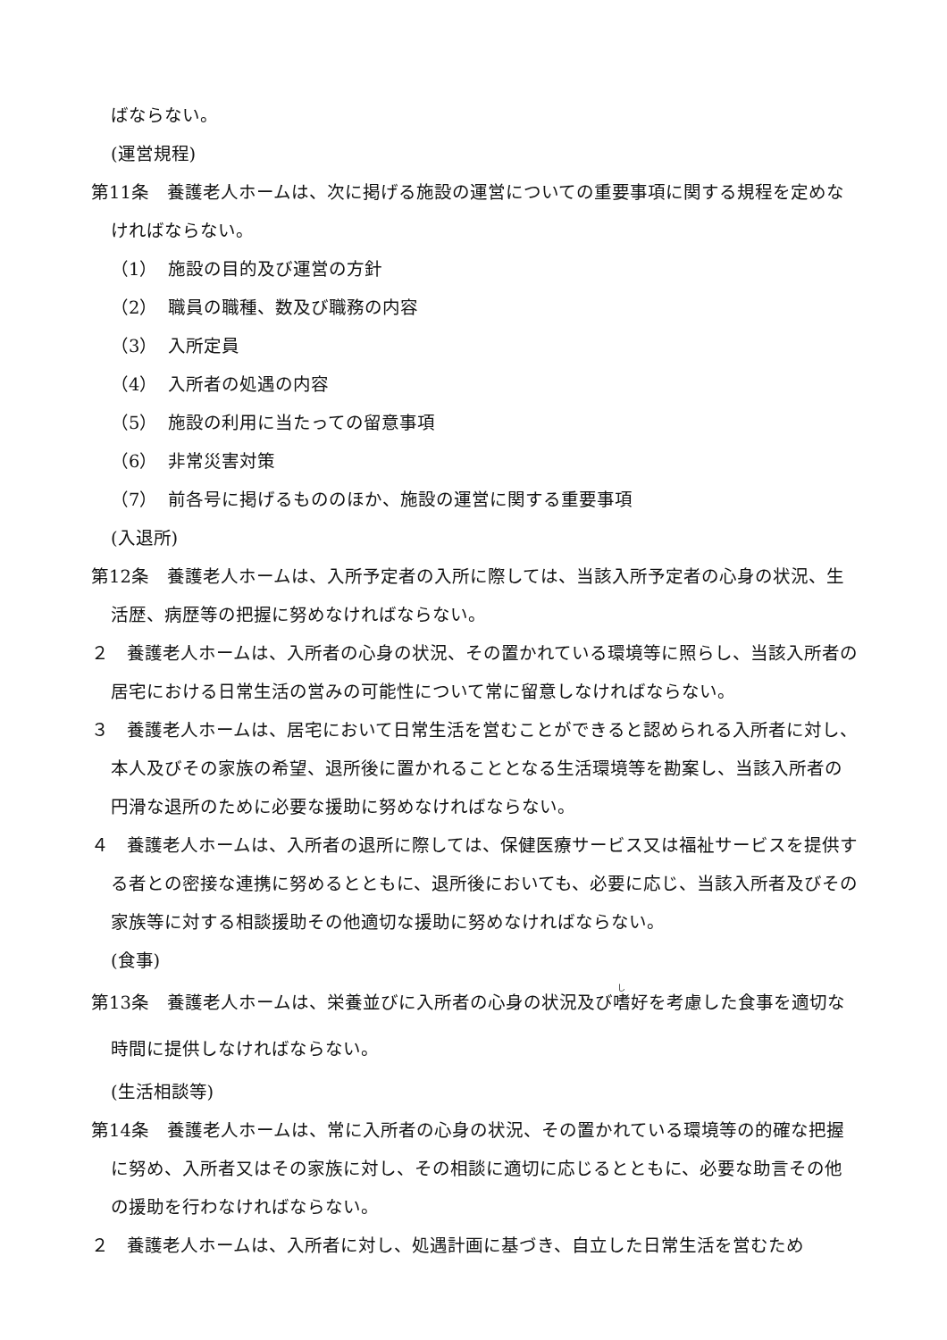ばならない。
(運営規程)
第11条　養護老人ホームは、次に掲げる施設の運営についての重要事項に関する規程を定めなければならない。
（1） 施設の目的及び運営の方針
（2） 職員の職種、数及び職務の内容
（3） 入所定員
（4） 入所者の処遇の内容
（5） 施設の利用に当たっての留意事項
（6） 非常災害対策
（7） 前各号に掲げるもののほか、施設の運営に関する重要事項
(入退所)
第12条　養護老人ホームは、入所予定者の入所に際しては、当該入所予定者の心身の状況、生活歴、病歴等の把握に努めなければならない。
２　養護老人ホームは、入所者の心身の状況、その置かれている環境等に照らし、当該入所者の居宅における日常生活の営みの可能性について常に留意しなければならない。
３　養護老人ホームは、居宅において日常生活を営むことができると認められる入所者に対し、本人及びその家族の希望、退所後に置かれることとなる生活環境等を勘案し、当該入所者の円滑な退所のために必要な援助に努めなければならない。
４　養護老人ホームは、入所者の退所に際しては、保健医療サービス又は福祉サービスを提供する者との密接な連携に努めるとともに、退所後においても、必要に応じ、当該入所者及びその家族等に対する相談援助その他適切な援助に努めなければならない。
(食事)
第13条　養護老人ホームは、栄養並びに入所者の心身の状況及び嗜好を考慮した食事を適切な時間に提供しなければならない。
(生活相談等)
第14条　養護老人ホームは、常に入所者の心身の状況、その置かれている環境等の的確な把握に努め、入所者又はその家族に対し、その相談に適切に応じるとともに、必要な助言その他の援助を行わなければならない。
２　養護老人ホームは、入所者に対し、処遇計画に基づき、自立した日常生活を営むため